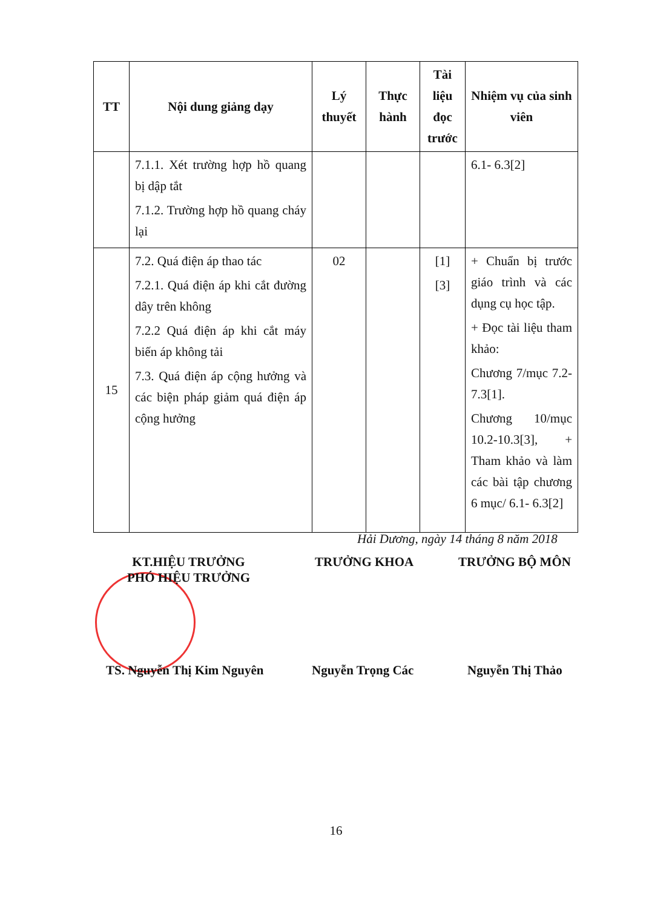| TT | Nội dung giảng dạy | Lý thuyết | Thực hành | Tài liệu đọc trước | Nhiệm vụ của sinh viên |
| --- | --- | --- | --- | --- | --- |
| | 7.1.1. Xét trường hợp hồ quang bị dập tắt 7.1.2. Trường hợp hồ quang cháy lại | | | | 6.1- 6.3[2] |
| 15 | 7.2. Quá điện áp thao tác 7.2.1. Quá điện áp khi cắt đường dây trên không 7.2.2 Quá điện áp khi cắt máy biến áp không tải 7.3. Quá điện áp cộng hưởng và các biện pháp giảm quá điện áp cộng hưởng | 02 | | [1] [3] | + Chuẩn bị trước giáo trình và các dụng cụ học tập. + Đọc tài liệu tham khảo: Chương 7/mục 7.2- 7.3[1]. Chương 10/mục 10.2-10.3[3], + Tham khảo và làm các bài tập chương 6 mục/ 6.1- 6.3[2] |
Hải Dương, ngày 14 tháng 8 năm 2018
KT.HIỆU TRƯỞNG
PHÓ HIỆU TRƯỞNG
TRƯỞNG KHOA TRƯỞNG BỘ MÔN
TS. Nguyễn Thị Kim Nguyên Nguyễn Trọng Các Nguyễn Thị Thảo
16